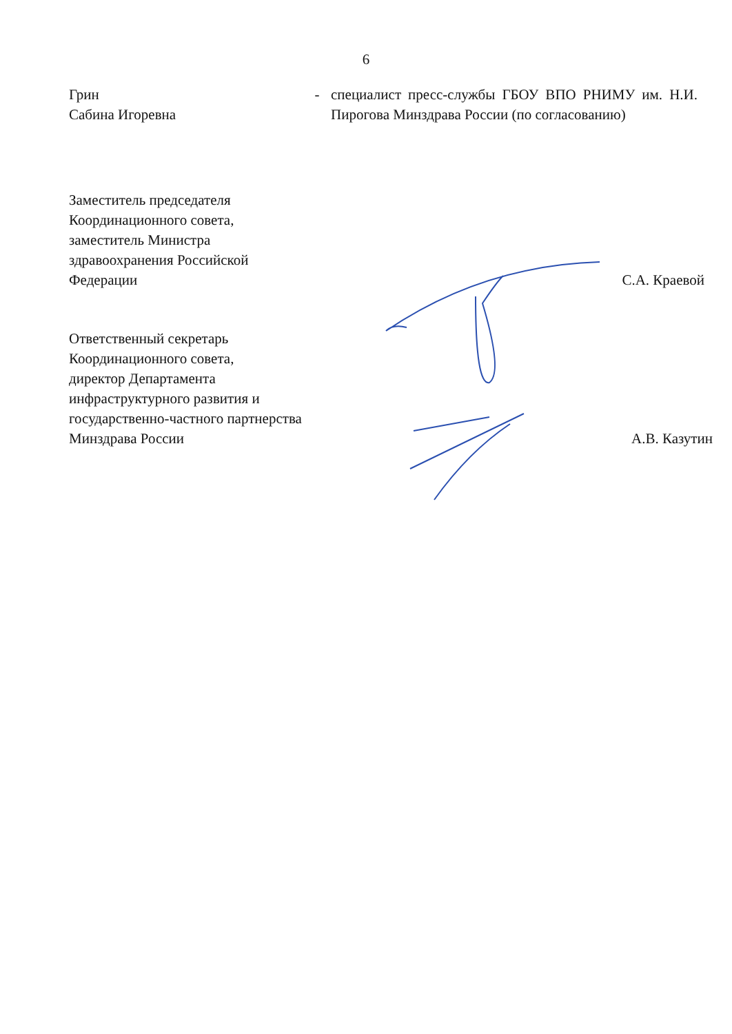6
Грин
Сабина Игоревна
- специалист пресс-службы ГБОУ ВПО РНИМУ им. Н.И. Пирогова Минздрава России (по согласованию)
Заместитель председателя
Координационного совета,
заместитель Министра
здравоохранения Российской
Федерации
С.А. Краевой
Ответственный секретарь
Координационного совета,
директор Департамента
инфраструктурного развития и
государственно-частного партнерства
Минздрава России
А.В. Казутин